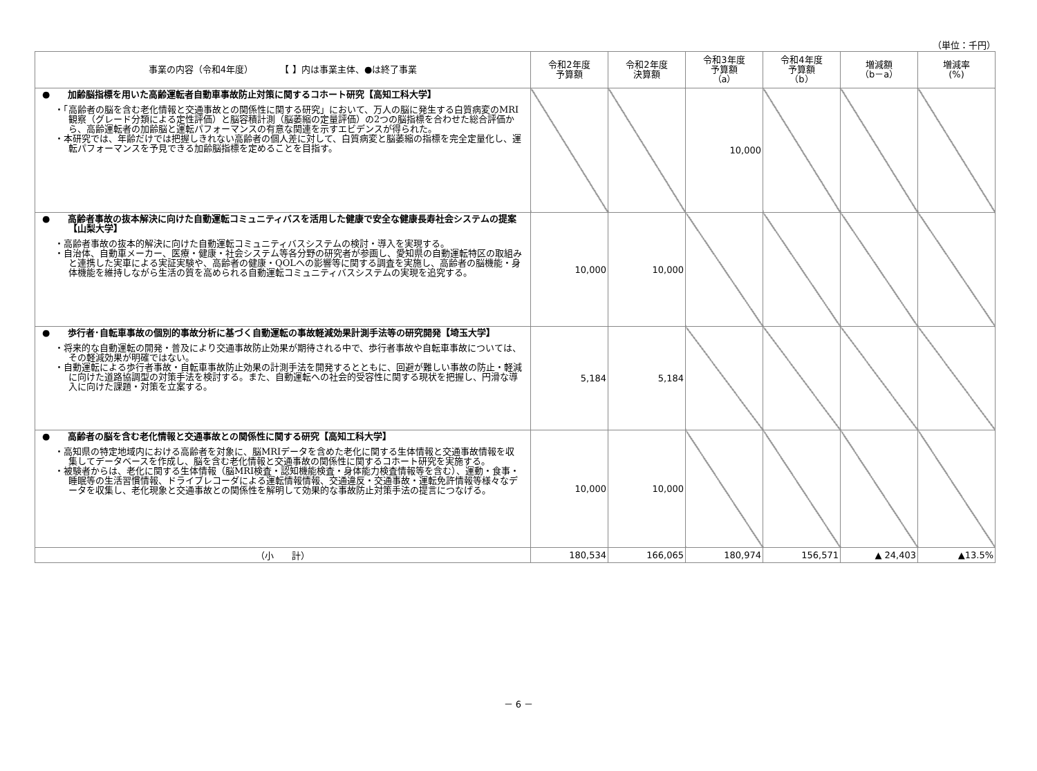（単位：千円）
| 事業の内容（令和4年度） 【 】内は事業主体、●は終了事業 | 令和2年度 予算額 | 令和2年度 決算額 | 令和3年度 予算額 （a） | 令和4年度 予算額 （b） | 増減額 （b－a） | 増減率 (%) |
| --- | --- | --- | --- | --- | --- | --- |
| ● 加齢脳指標を用いた高齢運転者自動車事故防止対策に関するコホート研究【高知工科大学】 ・「高齢者の脳を含む老化情報と交通事故との関係性に関する研究」において、万人の脳に発生する白質病変のMRI観察（グレード分類による定性評価）と脳容積計測（脳萎縮の定量評価）の2つの脳指標を合わせた総合評価から、高齢運転者の加齢脳と運転パフォーマンスの有意な関連を示すエビデンスが得られた。 ・本研究では、年齢だけでは把握しきれない高齢者の個人差に対して、白質病変と脳萎縮の指標を完全定量化し、運転パフォーマンスを予見できる加齢脳指標を定めることを目指す。 | | | 10,000 | | | |
| ● 高齢者事故の抜本解決に向けた自動運転コミュニティバスを活用した健康で安全な健康長寿社会システムの提案【山梨大学】 ・高齢者事故の抜本的解決に向けた自動運転コミュニティバスシステムの検討・導入を実現する。 ・自治体、自動車メーカー、医療・健康・社会システム等各分野の研究者が参画し、愛知県の自動運転特区の取組みと連携した実車による実証実験や、高齢者の健康・QOLへの影響等に関する調査を実施し、高齢者の脳機能・身体機能を維持しながら生活の質を高められる自動運転コミュニティバスシステムの実現を追究する。 | 10,000 | 10,000 | | | | |
| ● 歩行者･自転車事故の個別的事故分析に基づく自動運転の事故軽減効果計測手法等の研究開発【埼玉大学】 ・将来的な自動運転の開発・普及により交通事故防止効果が期待される中で、歩行者事故や自転車事故については、その軽減効果が明確ではない。 ・自動運転による歩行者事故・自転車事故防止効果の計測手法を開発するとともに、回避が難しい事故の防止・軽減に向けた道路協調型の対策手法を検討する。また、自動運転への社会的受容性に関する現状を把握し、円滑な導入に向けた課題・対策を立案する。 | 5,184 | 5,184 | | | | |
| ● 高齢者の脳を含む老化情報と交通事故との関係性に関する研究【高知工科大学】 ・高知県の特定地域内における高齢者を対象に、脳MRIデータを含めた老化に関する生体情報と交通事故情報を収集してデータベースを作成し、脳を含む老化情報と交通事故の関係性に関するコホート研究を実施する。 ・被験者からは、老化に関する生体情報（脳MRI検査・認知機能検査・身体能力検査情報等を含む）、運動・食事・睡眠等の生活習慣情報、ドライブレコーダによる運転情報情報、交通違反・交通事故・運転免許情報等様々なデータを収集し、老化現象と交通事故との関係性を解明して効果的な事故防止対策手法の提言につなげる。 | 10,000 | 10,000 | | | | |
| （小 計） | 180,534 | 166,065 | 180,974 | 156,571 | ▲ 24,403 | ▲13.5% |
－ 6 －